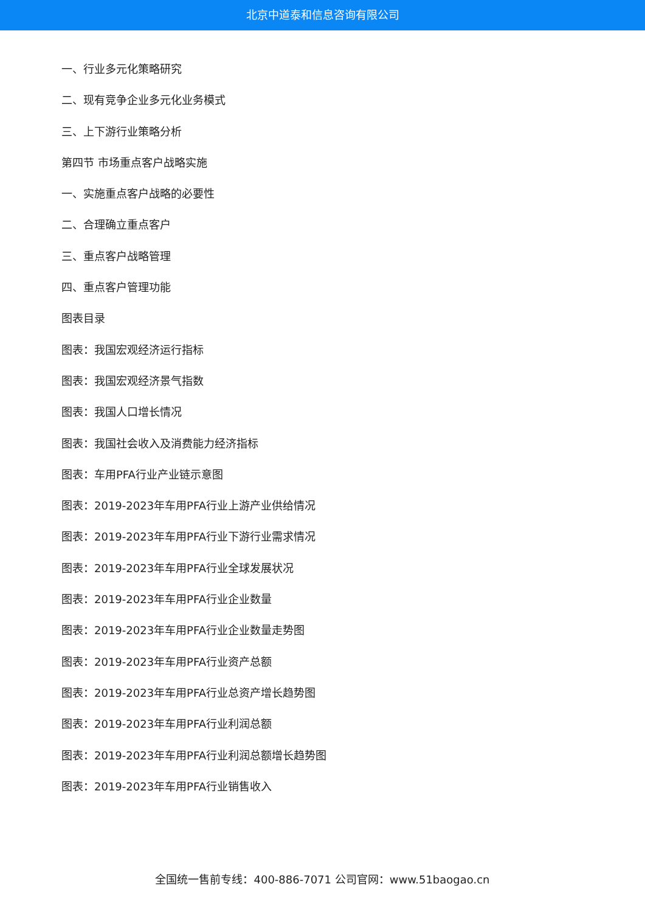北京中道泰和信息咨询有限公司
一、行业多元化策略研究
二、现有竞争企业多元化业务模式
三、上下游行业策略分析
第四节 市场重点客户战略实施
一、实施重点客户战略的必要性
二、合理确立重点客户
三、重点客户战略管理
四、重点客户管理功能
图表目录
图表：我国宏观经济运行指标
图表：我国宏观经济景气指数
图表：我国人口增长情况
图表：我国社会收入及消费能力经济指标
图表：车用PFA行业产业链示意图
图表：2019-2023年车用PFA行业上游产业供给情况
图表：2019-2023年车用PFA行业下游行业需求情况
图表：2019-2023年车用PFA行业全球发展状况
图表：2019-2023年车用PFA行业企业数量
图表：2019-2023年车用PFA行业企业数量走势图
图表：2019-2023年车用PFA行业资产总额
图表：2019-2023年车用PFA行业总资产增长趋势图
图表：2019-2023年车用PFA行业利润总额
图表：2019-2023年车用PFA行业利润总额增长趋势图
图表：2019-2023年车用PFA行业销售收入
全国统一售前专线：400-886-7071 公司官网：www.51baogao.cn